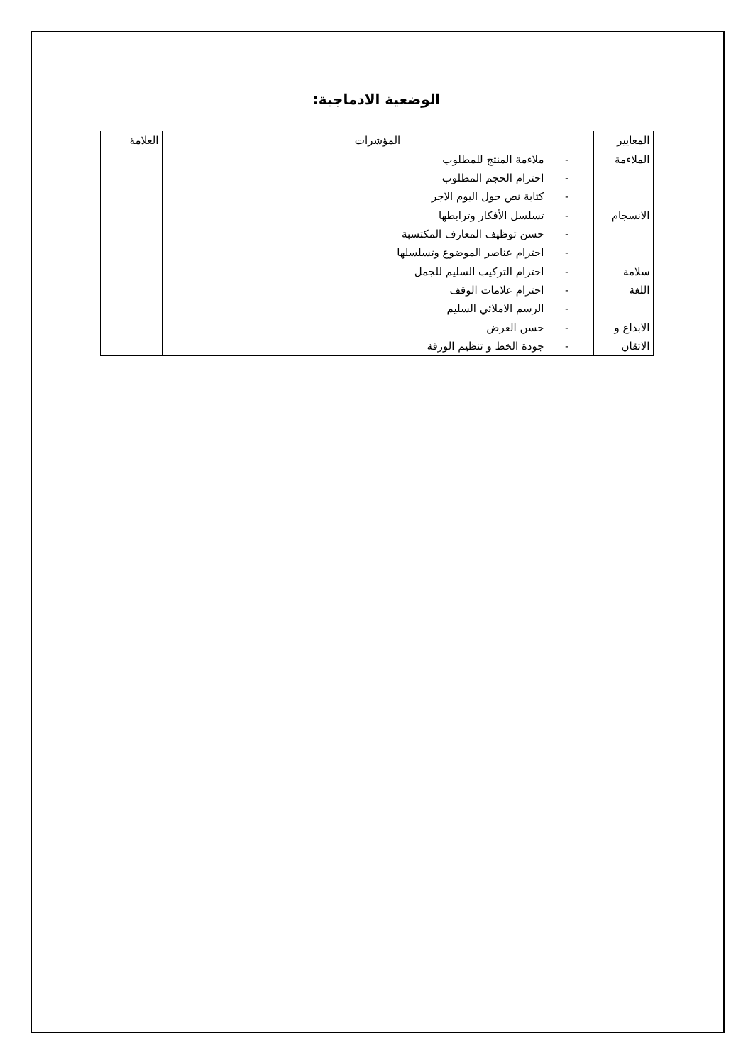الوضعية الادماجية:
| المعايير | المؤشرات | العلامة |
| --- | --- | --- |
| الملاءمة | - ملاءمة المنتج للمطلوب - احترام الحجم المطلوب - كتابة نص حول اليوم الاجر | |
| الانسجام | - تسلسل الأفكار وترابطها - حسن توظيف المعارف المكتسبة - احترام عناصر الموضوع وتسلسلها | |
| سلامة اللغة | - احترام التركيب السليم للجمل - احترام علامات الوقف - الرسم الاملائي السليم | |
| الابداع و الاتقان | - حسن العرض - جودة الخط و تنظيم الورقة | |